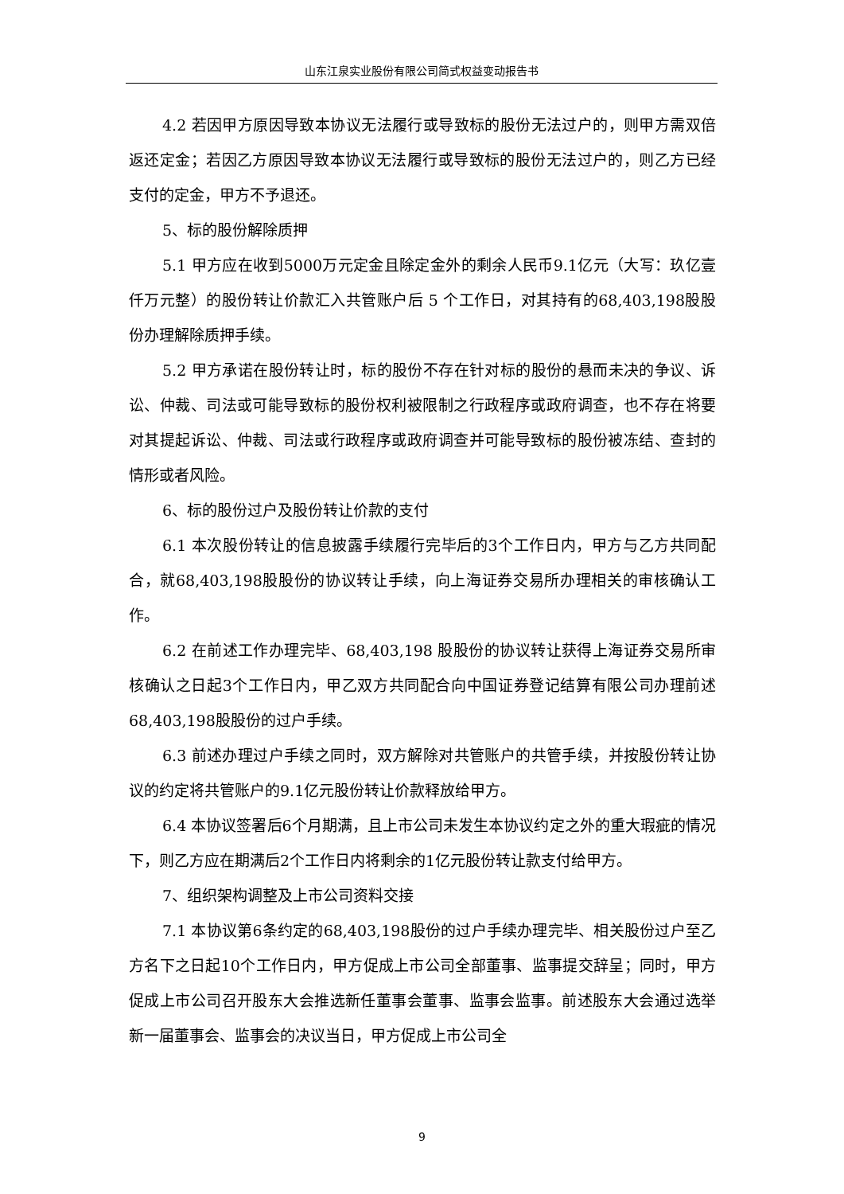山东江泉实业股份有限公司简式权益变动报告书
4.2 若因甲方原因导致本协议无法履行或导致标的股份无法过户的，则甲方需双倍返还定金；若因乙方原因导致本协议无法履行或导致标的股份无法过户的，则乙方已经支付的定金，甲方不予退还。
5、标的股份解除质押
5.1 甲方应在收到5000万元定金且除定金外的剩余人民币9.1亿元（大写：玖亿壹仟万元整）的股份转让价款汇入共管账户后 5 个工作日，对其持有的68,403,198股股份办理解除质押手续。
5.2 甲方承诺在股份转让时，标的股份不存在针对标的股份的悬而未决的争议、诉讼、仲裁、司法或可能导致标的股份权利被限制之行政程序或政府调查，也不存在将要对其提起诉讼、仲裁、司法或行政程序或政府调查并可能导致标的股份被冻结、查封的情形或者风险。
6、标的股份过户及股份转让价款的支付
6.1 本次股份转让的信息披露手续履行完毕后的3个工作日内，甲方与乙方共同配合，就68,403,198股股份的协议转让手续，向上海证券交易所办理相关的审核确认工作。
6.2 在前述工作办理完毕、68,403,198 股股份的协议转让获得上海证券交易所审核确认之日起3个工作日内，甲乙双方共同配合向中国证券登记结算有限公司办理前述68,403,198股股份的过户手续。
6.3 前述办理过户手续之同时，双方解除对共管账户的共管手续，并按股份转让协议的约定将共管账户的9.1亿元股份转让价款释放给甲方。
6.4 本协议签署后6个月期满，且上市公司未发生本协议约定之外的重大瑕疵的情况下，则乙方应在期满后2个工作日内将剩余的1亿元股份转让款支付给甲方。
7、组织架构调整及上市公司资料交接
7.1 本协议第6条约定的68,403,198股份的过户手续办理完毕、相关股份过户至乙方名下之日起10个工作日内，甲方促成上市公司全部董事、监事提交辞呈；同时，甲方促成上市公司召开股东大会推选新任董事会董事、监事会监事。前述股东大会通过选举新一届董事会、监事会的决议当日，甲方促成上市公司全
9